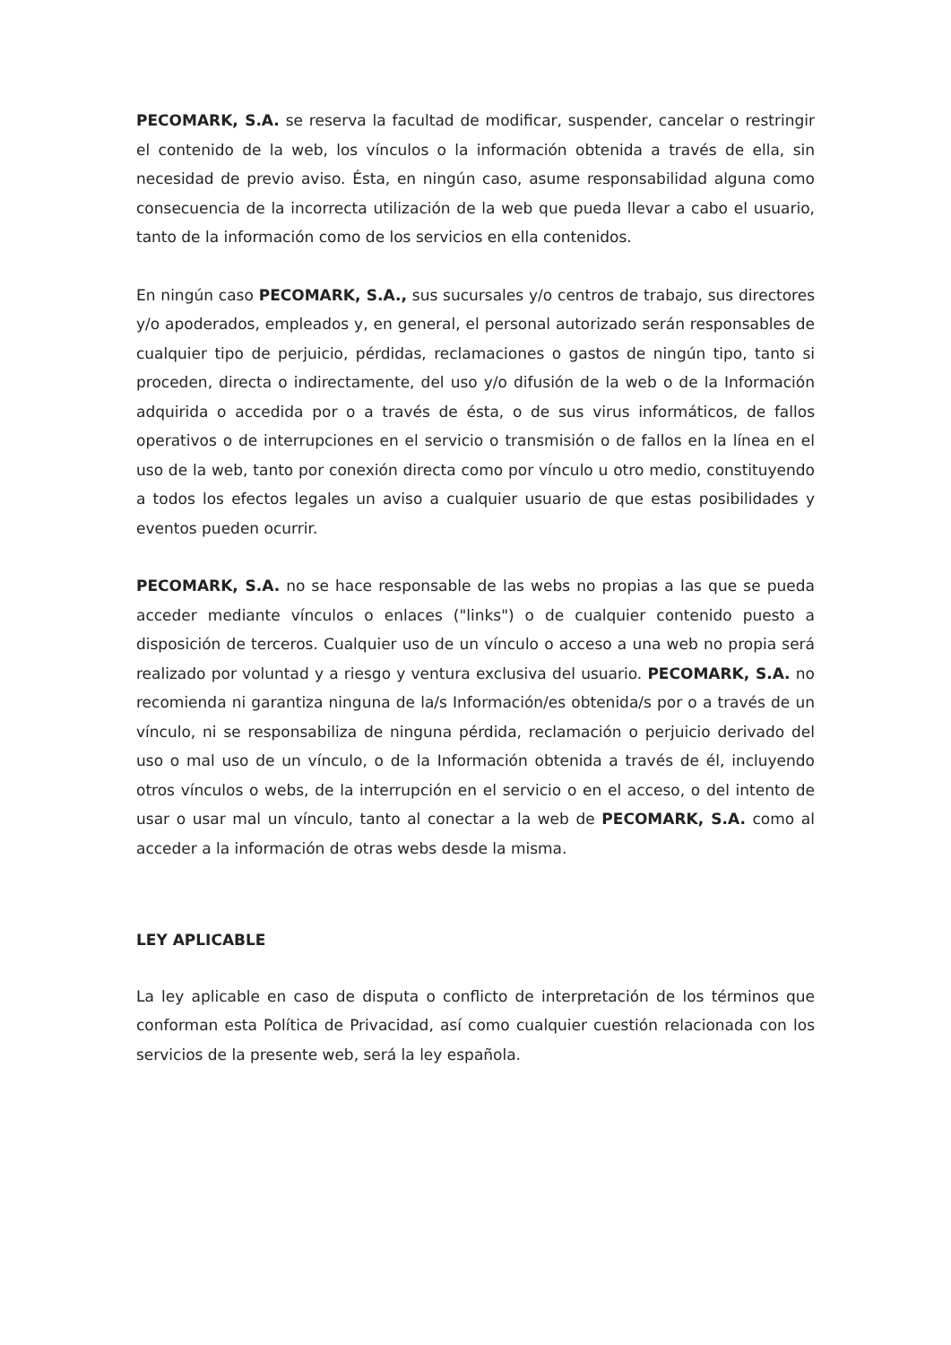PECOMARK, S.A. se reserva la facultad de modificar, suspender, cancelar o restringir el contenido de la web, los vínculos o la información obtenida a través de ella, sin necesidad de previo aviso. Ésta, en ningún caso, asume responsabilidad alguna como consecuencia de la incorrecta utilización de la web que pueda llevar a cabo el usuario, tanto de la información como de los servicios en ella contenidos.
En ningún caso PECOMARK, S.A., sus sucursales y/o centros de trabajo, sus directores y/o apoderados, empleados y, en general, el personal autorizado serán responsables de cualquier tipo de perjuicio, pérdidas, reclamaciones o gastos de ningún tipo, tanto si proceden, directa o indirectamente, del uso y/o difusión de la web o de la Información adquirida o accedida por o a través de ésta, o de sus virus informáticos, de fallos operativos o de interrupciones en el servicio o transmisión o de fallos en la línea en el uso de la web, tanto por conexión directa como por vínculo u otro medio, constituyendo a todos los efectos legales un aviso a cualquier usuario de que estas posibilidades y eventos pueden ocurrir.
PECOMARK, S.A. no se hace responsable de las webs no propias a las que se pueda acceder mediante vínculos o enlaces ("links") o de cualquier contenido puesto a disposición de terceros. Cualquier uso de un vínculo o acceso a una web no propia será realizado por voluntad y a riesgo y ventura exclusiva del usuario. PECOMARK, S.A. no recomienda ni garantiza ninguna de la/s Información/es obtenida/s por o a través de un vínculo, ni se responsabiliza de ninguna pérdida, reclamación o perjuicio derivado del uso o mal uso de un vínculo, o de la Información obtenida a través de él, incluyendo otros vínculos o webs, de la interrupción en el servicio o en el acceso, o del intento de usar o usar mal un vínculo, tanto al conectar a la web de PECOMARK, S.A. como al acceder a la información de otras webs desde la misma.
LEY APLICABLE
La ley aplicable en caso de disputa o conflicto de interpretación de los términos que conforman esta Política de Privacidad, así como cualquier cuestión relacionada con los servicios de la presente web, será la ley española.